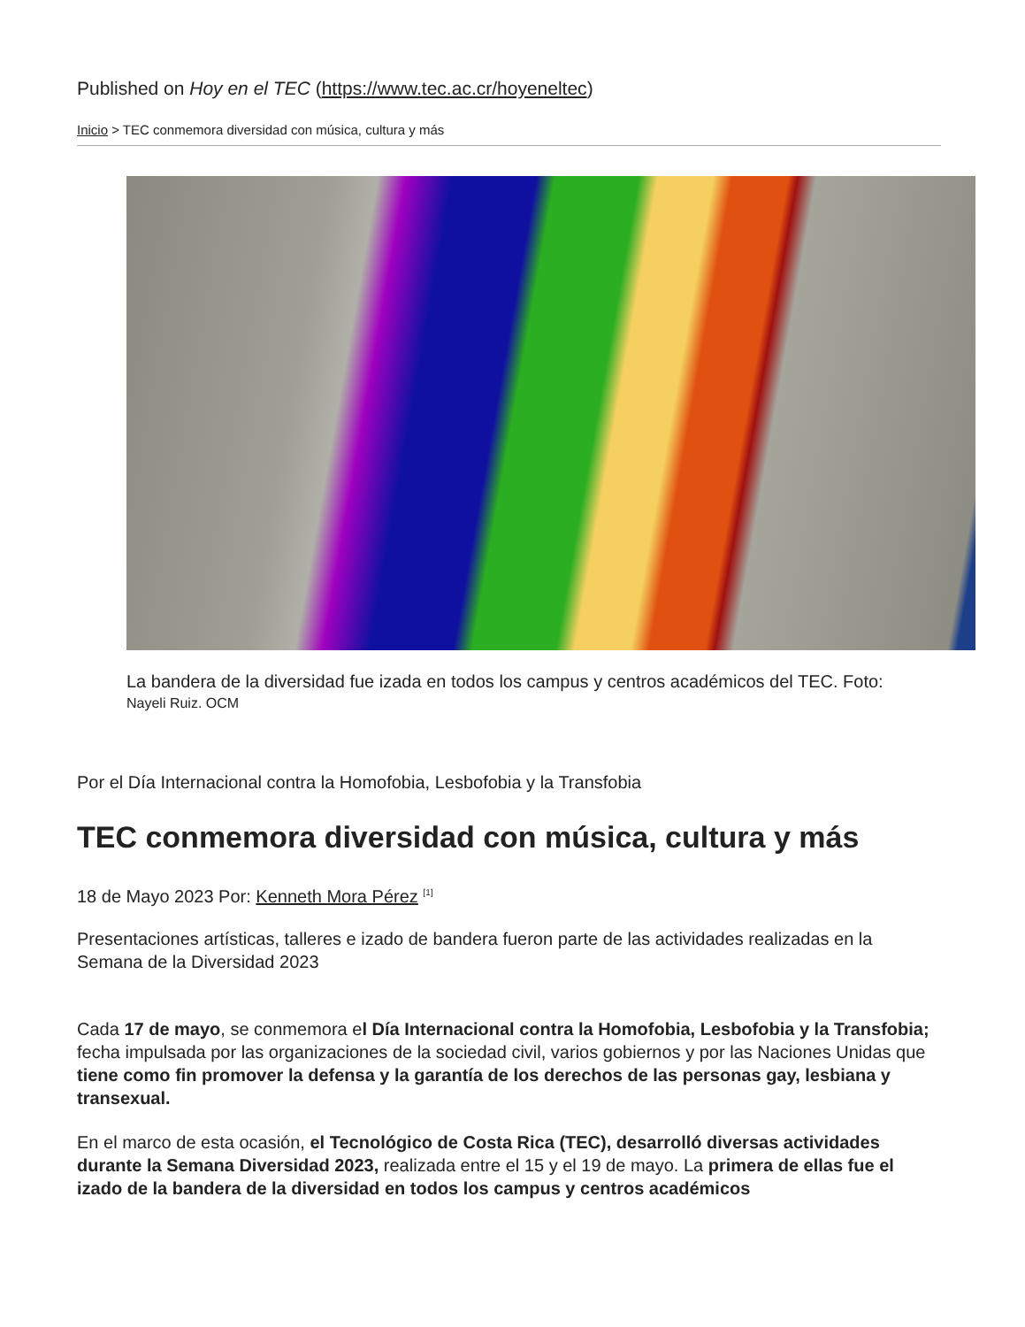Published on Hoy en el TEC (https://www.tec.ac.cr/hoyeneltec)
Inicio > TEC conmemora diversidad con música, cultura y más
La bandera de la diversidad fue izada en todos los campus y centros académicos del TEC. Foto: Nayeli Ruiz. OCM
Por el Día Internacional contra la Homofobia, Lesbofobia y la Transfobia
TEC conmemora diversidad con música, cultura y más
18 de Mayo 2023 Por: Kenneth Mora Pérez <sup>[1]</sup>
Presentaciones artísticas, talleres e izado de bandera fueron parte de las actividades realizadas en la Semana de la Diversidad 2023
Cada 17 de mayo, se conmemora el Día Internacional contra la Homofobia, Lesbofobia y la Transfobia; fecha impulsada por las organizaciones de la sociedad civil, varios gobiernos y por las Naciones Unidas que tiene como fin promover la defensa y la garantía de los derechos de las personas gay, lesbiana y transexual.
En el marco de esta ocasión, el Tecnológico de Costa Rica (TEC), desarrolló diversas actividades durante la Semana Diversidad 2023, realizada entre el 15 y el 19 de mayo. La primera de ellas fue el izado de la bandera de la diversidad en todos los campus y centros académicos